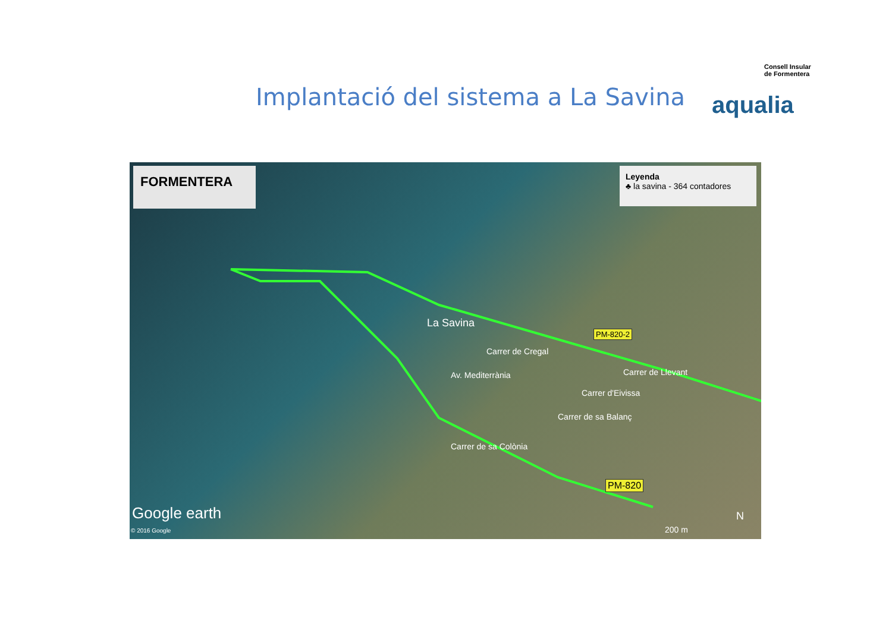Consell Insular
de Formentera
aqualia
Implantació del sistema a La Savina
FORMENTERA
Leyenda
♣ la savina - 364 contadores
La Savina
PM-820-2
PM-820
Carrer de Cregal
Av. Mediterrània Carrer de Llevant
Carrer d'Eivissa
Carrer de sa Balanç
Carrer de sa Colònia
Google earth
© 2016 Google 200 m
N